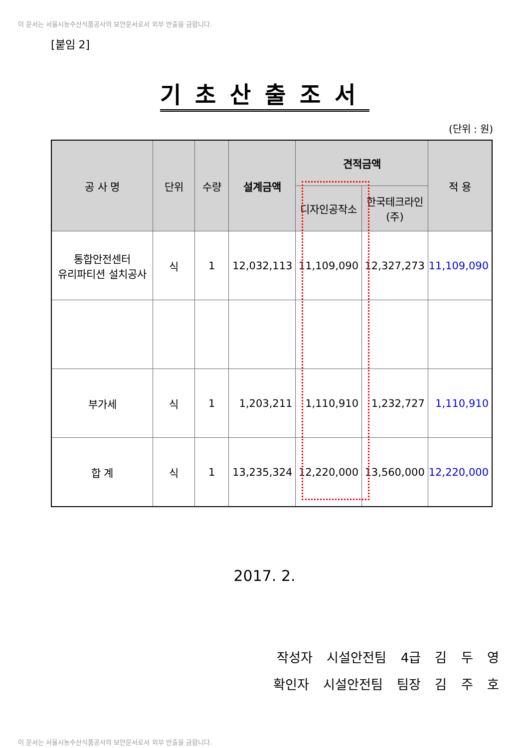이 문서는 서울시농수산식품공사의 보안문서로서 외부 반출을 금합니다.
[붙임 2]
기초산출조서
(단위 : 원)
| 공 사 명 | 단위 | 수량 | 설계금액 | 견적금액 | | 적 용 |
| --- | --- | --- | --- | --- | --- | --- |
| | | | | 디자인공작소 | 한국테크라인(주) | |
| 통합안전센터 유리파티션 설치공사 | 식 | 1 | 12,032,113 | 11,109,090 | 12,327,273 | 11,109,090 |
| 부가세 | 식 | 1 | 1,203,211 | 1,110,910 | 1,232,727 | 1,110,910 |
| 합 계 | 식 | 1 | 13,235,324 | 12,220,000 | 13,560,000 | 12,220,000 |
2017. 2.
작성자 시설안전팀 4급 김 두 영
확인자 시설안전팀 팀장 김 주 호
이 문서는 서울시농수산식품공사의 보안문서로서 외부 반출을 금합니다.